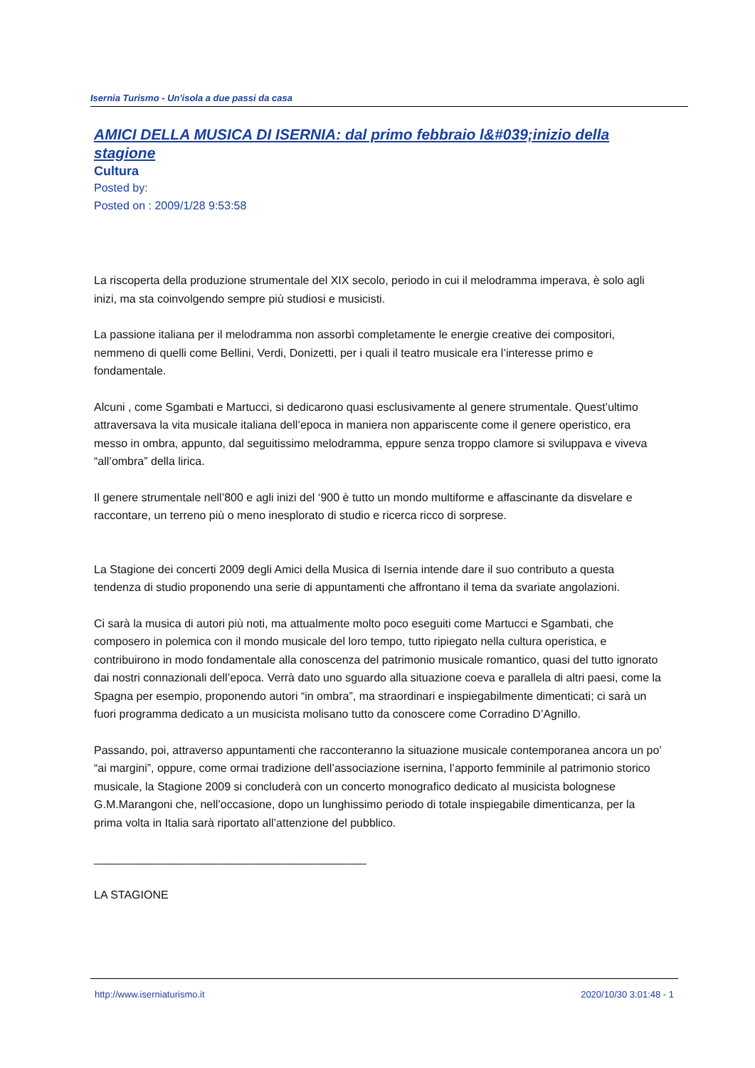Isernia Turismo - Un'isola a due passi da casa
AMICI DELLA MUSICA DI ISERNIA: dal primo febbraio l&#039;inizio della stagione
Cultura
Posted by:
Posted on : 2009/1/28 9:53:58
La riscoperta della produzione strumentale del XIX secolo, periodo in cui il melodramma imperava, è solo agli inizi, ma sta coinvolgendo sempre più studiosi e musicisti.
La passione italiana per il melodramma non assorbì completamente le energie creative dei compositori, nemmeno di quelli come Bellini, Verdi, Donizetti, per i quali il teatro musicale era l’interesse primo e fondamentale.
Alcuni , come Sgambati e Martucci, si dedicarono quasi esclusivamente al genere strumentale. Quest’ultimo attraversava la vita musicale italiana dell’epoca in maniera non appariscente come il genere operistico, era messo in ombra, appunto, dal seguitissimo melodramma, eppure senza troppo clamore si sviluppava e viveva “all’ombra” della lirica.
Il genere strumentale nell’800 e agli inizi del ‘900 è tutto un mondo multiforme e affascinante da disvelare e raccontare, un terreno più o meno inesplorato di studio e ricerca ricco di sorprese.
La Stagione dei concerti 2009 degli Amici della Musica di Isernia intende dare il suo contributo a questa tendenza di studio proponendo una serie di appuntamenti che affrontano il tema da svariate angolazioni.
Ci sarà la musica di autori più noti, ma attualmente molto poco eseguiti come Martucci e Sgambati, che composero in polemica con il mondo musicale del loro tempo, tutto ripiegato nella cultura operistica, e contribuirono in modo fondamentale alla conoscenza del patrimonio musicale romantico, quasi del tutto ignorato dai nostri connazionali dell’epoca. Verrà dato uno sguardo alla situazione coeva e parallela di altri paesi, come la Spagna per esempio, proponendo autori “in ombra”, ma straordinari e inspiegabilmente dimenticati; ci sarà un fuori programma dedicato a un musicista molisano tutto da conoscere come Corradino D’Agnillo.
Passando, poi, attraverso appuntamenti che racconteranno la situazione musicale contemporanea ancora un po’ “ai margini”, oppure, come ormai tradizione dell’associazione isernina, l’apporto femminile al patrimonio storico musicale, la Stagione 2009 si concluderà con un concerto monografico dedicato al musicista bolognese G.M.Marangoni che, nell’occasione, dopo un lunghissimo periodo di totale inspiegabile dimenticanza, per la prima volta in Italia sarà riportato all’attenzione del pubblico.
___________________________________________
LA STAGIONE
http://www.iserniaturismo.it 2020/10/30 3:01:48 - 1